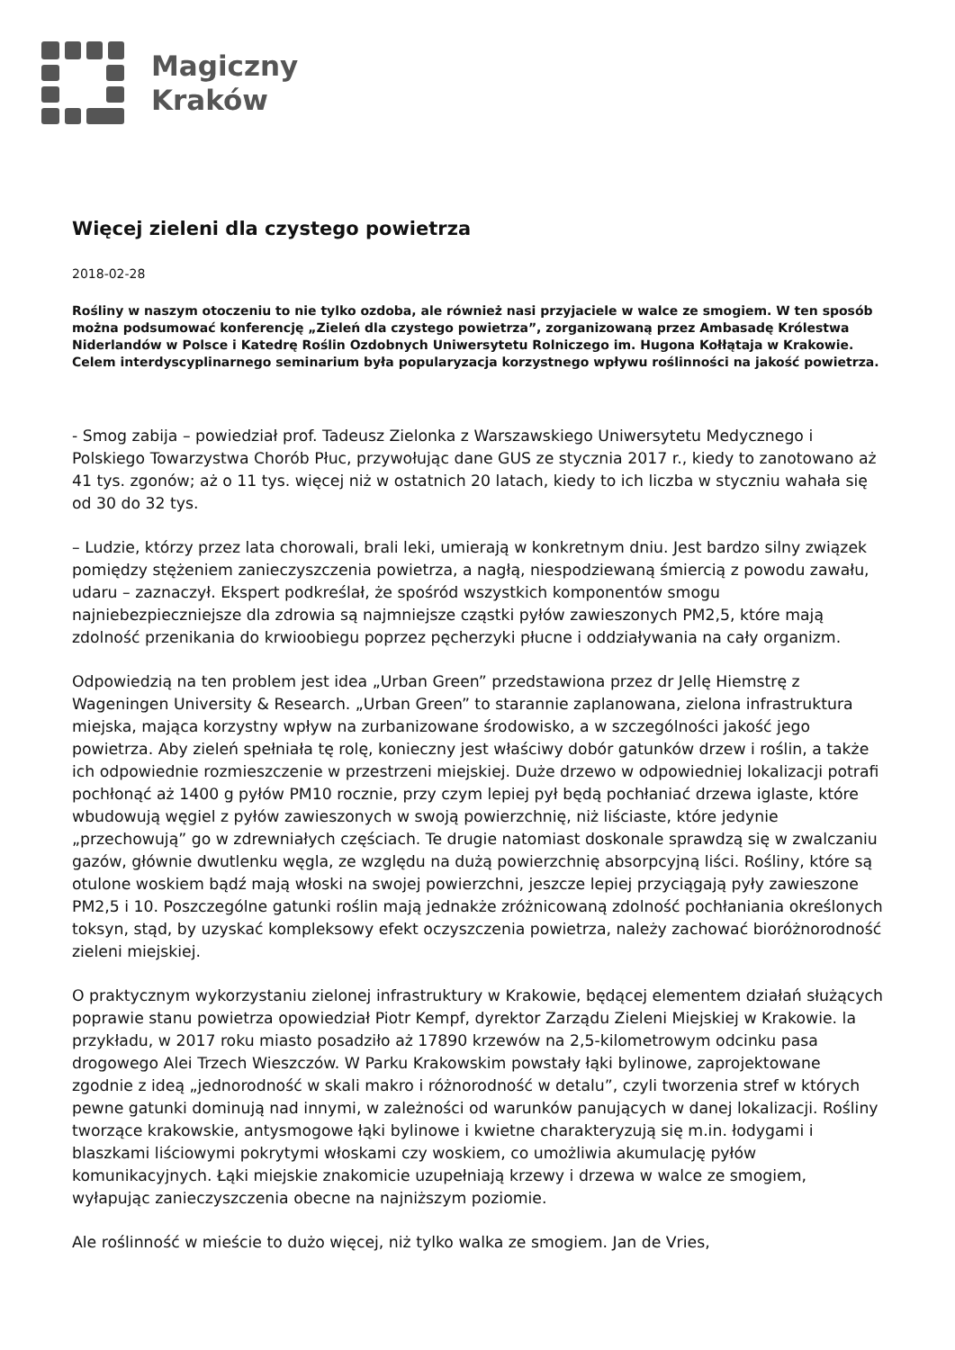Magiczny
Kraków
Więcej zieleni dla czystego powietrza
2018-02-28
Rośliny w naszym otoczeniu to nie tylko ozdoba, ale również nasi przyjaciele w walce ze smogiem. W ten sposób można podsumować konferencję „Zieleń dla czystego powietrza”, zorganizowaną przez Ambasadę Królestwa Niderlandów w Polsce i Katedrę Roślin Ozdobnych Uniwersytetu Rolniczego im. Hugona Kołłątaja w Krakowie. Celem interdyscyplinarnego seminarium była popularyzacja korzystnego wpływu roślinności na jakość powietrza.
- Smog zabija – powiedział prof. Tadeusz Zielonka z Warszawskiego Uniwersytetu Medycznego i Polskiego Towarzystwa Chorób Płuc, przywołując dane GUS ze stycznia 2017 r., kiedy to zanotowano aż 41 tys. zgonów; aż o 11 tys. więcej niż w ostatnich 20 latach, kiedy to ich liczba w styczniu wahała się od 30 do 32 tys.
– Ludzie, którzy przez lata chorowali, brali leki, umierają w konkretnym dniu. Jest bardzo silny związek pomiędzy stężeniem zanieczyszczenia powietrza, a nagłą, niespodziewaną śmiercią z powodu zawału, udaru – zaznaczył. Ekspert podkreślał, że spośród wszystkich komponentów smogu najniebezpieczniejsze dla zdrowia są najmniejsze cząstki pyłów zawieszonych PM2,5, które mają zdolność przenikania do krwioobiegu poprzez pęcherzyki płucne i oddziaływania na cały organizm.
Odpowiedzią na ten problem jest idea „Urban Green” przedstawiona przez dr Jellę Hiemstrę z Wageningen University & Research. „Urban Green” to starannie zaplanowana, zielona infrastruktura miejska, mająca korzystny wpływ na zurbanizowane środowisko, a w szczególności jakość jego powietrza. Aby zieleń spełniała tę rolę, konieczny jest właściwy dobór gatunków drzew i roślin, a także ich odpowiednie rozmieszczenie w przestrzeni miejskiej. Duże drzewo w odpowiedniej lokalizacji potrafi pochłonąć aż 1400 g pyłów PM10 rocznie, przy czym lepiej pył będą pochłaniać drzewa iglaste, które wbudowują węgiel z pyłów zawieszonych w swoją powierzchnię, niż liściaste, które jedynie „przechowują” go w zdrewniałych częściach. Te drugie natomiast doskonale sprawdzą się w zwalczaniu gazów, głównie dwutlenku węgla, ze względu na dużą powierzchnię absorpcyjną liści. Rośliny, które są otulone woskiem bądź mają włoski na swojej powierzchni, jeszcze lepiej przyciągają pyły zawieszone PM2,5 i 10. Poszczególne gatunki roślin mają jednakże zróżnicowaną zdolność pochłaniania określonych toksyn, stąd, by uzyskać kompleksowy efekt oczyszczenia powietrza, należy zachować bioróżnorodność zieleni miejskiej.
O praktycznym wykorzystaniu zielonej infrastruktury w Krakowie, będącej elementem działań służących poprawie stanu powietrza opowiedział Piotr Kempf, dyrektor Zarządu Zieleni Miejskiej w Krakowie. la przykładu, w 2017 roku miasto posadziło aż 17890 krzewów na 2,5-kilometrowym odcinku pasa drogowego Alei Trzech Wieszczów. W Parku Krakowskim powstały łąki bylinowe, zaprojektowane zgodnie z ideą „jednorodność w skali makro i różnorodność w detalu”, czyli tworzenia stref w których pewne gatunki dominują nad innymi, w zależności od warunków panujących w danej lokalizacji. Rośliny tworzące krakowskie, antysmogowe łąki bylinowe i kwietne charakteryzują się m.in. łodygami i blaszkami liściowymi pokrytymi włoskami czy woskiem, co umożliwia akumulację pyłów komunikacyjnych. Łąki miejskie znakomicie uzupełniają krzewy i drzewa w walce ze smogiem, wyłapując zanieczyszczenia obecne na najniższym poziomie.
Ale roślinność w mieście to dużo więcej, niż tylko walka ze smogiem. Jan de Vries,